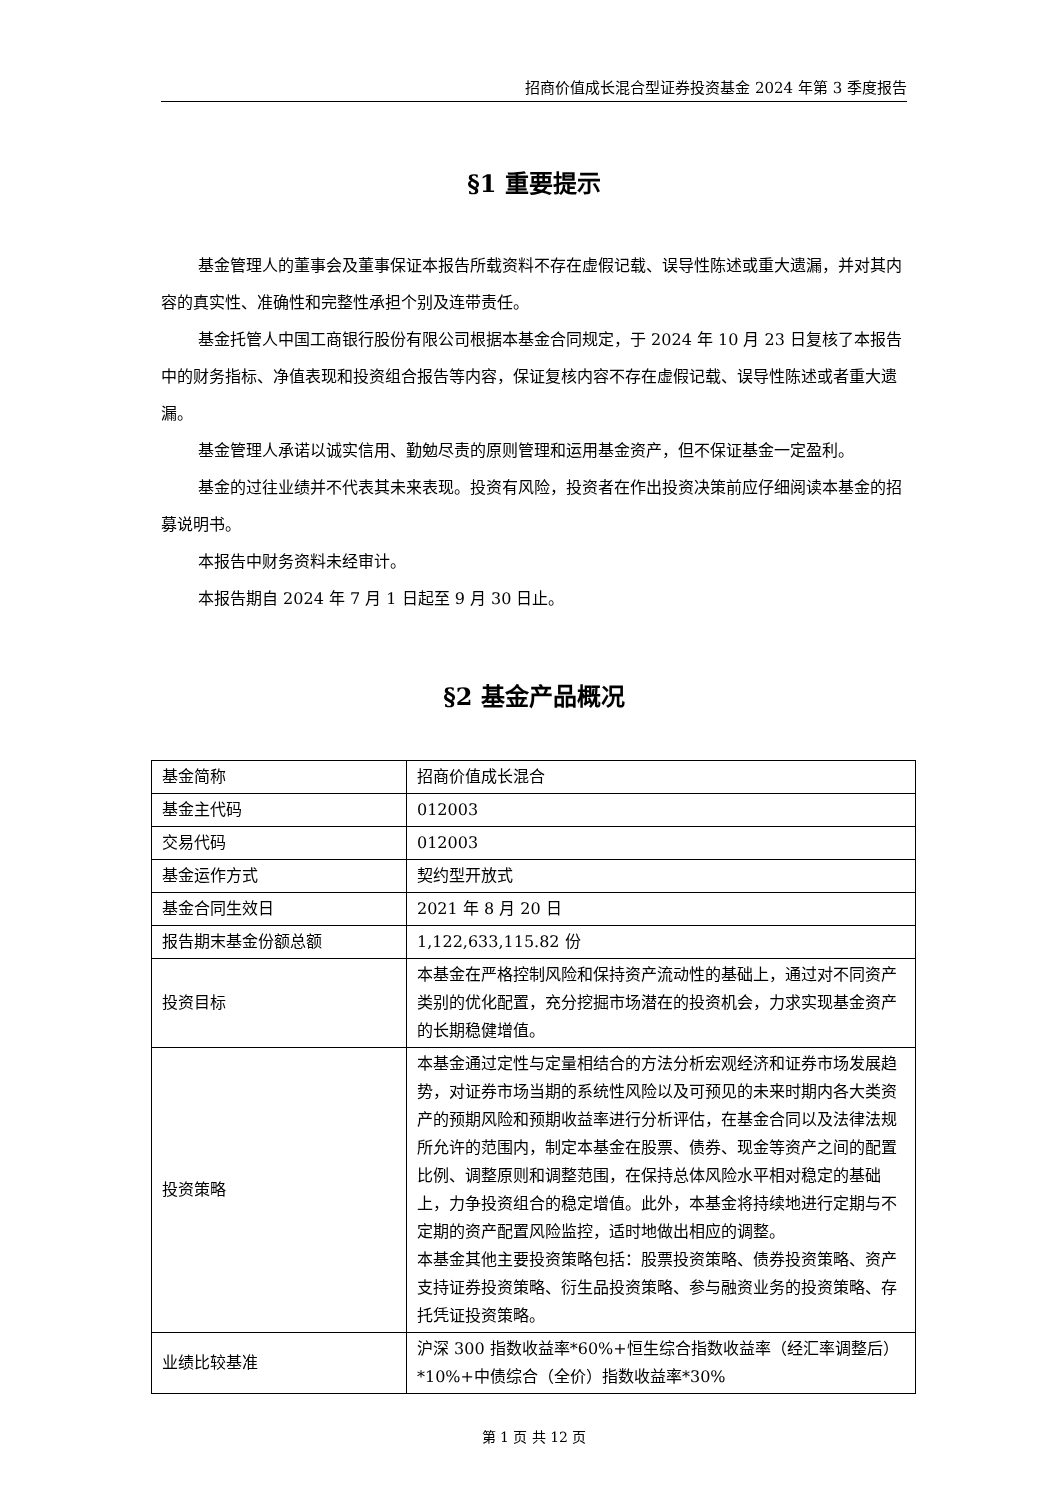招商价值成长混合型证券投资基金 2024 年第 3 季度报告
§1 重要提示
基金管理人的董事会及董事保证本报告所载资料不存在虚假记载、误导性陈述或重大遗漏，并对其内容的真实性、准确性和完整性承担个别及连带责任。
基金托管人中国工商银行股份有限公司根据本基金合同规定，于 2024 年 10 月 23 日复核了本报告中的财务指标、净值表现和投资组合报告等内容，保证复核内容不存在虚假记载、误导性陈述或者重大遗漏。
基金管理人承诺以诚实信用、勤勉尽责的原则管理和运用基金资产，但不保证基金一定盈利。
基金的过往业绩并不代表其未来表现。投资有风险，投资者在作出投资决策前应仔细阅读本基金的招募说明书。
本报告中财务资料未经审计。
本报告期自 2024 年 7 月 1 日起至 9 月 30 日止。
§2 基金产品概况
| 基金简称 | 招商价值成长混合 |
| 基金主代码 | 012003 |
| 交易代码 | 012003 |
| 基金运作方式 | 契约型开放式 |
| 基金合同生效日 | 2021 年 8 月 20 日 |
| 报告期末基金份额总额 | 1,122,633,115.82 份 |
| 投资目标 | 本基金在严格控制风险和保持资产流动性的基础上，通过对不同资产类别的优化配置，充分挖掘市场潜在的投资机会，力求实现基金资产的长期稳健增值。 |
| 投资策略 | 本基金通过定性与定量相结合的方法分析宏观经济和证券市场发展趋势，对证券市场当期的系统性风险以及可预见的未来时期内各大类资产的预期风险和预期收益率进行分析评估，在基金合同以及法律法规所允许的范围内，制定本基金在股票、债券、现金等资产之间的配置比例、调整原则和调整范围，在保持总体风险水平相对稳定的基础上，力争投资组合的稳定增值。此外，本基金将持续地进行定期与不定期的资产配置风险监控，适时地做出相应的调整。 本基金其他主要投资策略包括：股票投资策略、债券投资策略、资产支持证券投资策略、衍生品投资策略、参与融资业务的投资策略、存托凭证投资策略。 |
| 业绩比较基准 | 沪深 300 指数收益率*60%+恒生综合指数收益率（经汇率调整后）*10%+中债综合（全价）指数收益率*30% |
第 1 页 共 12 页